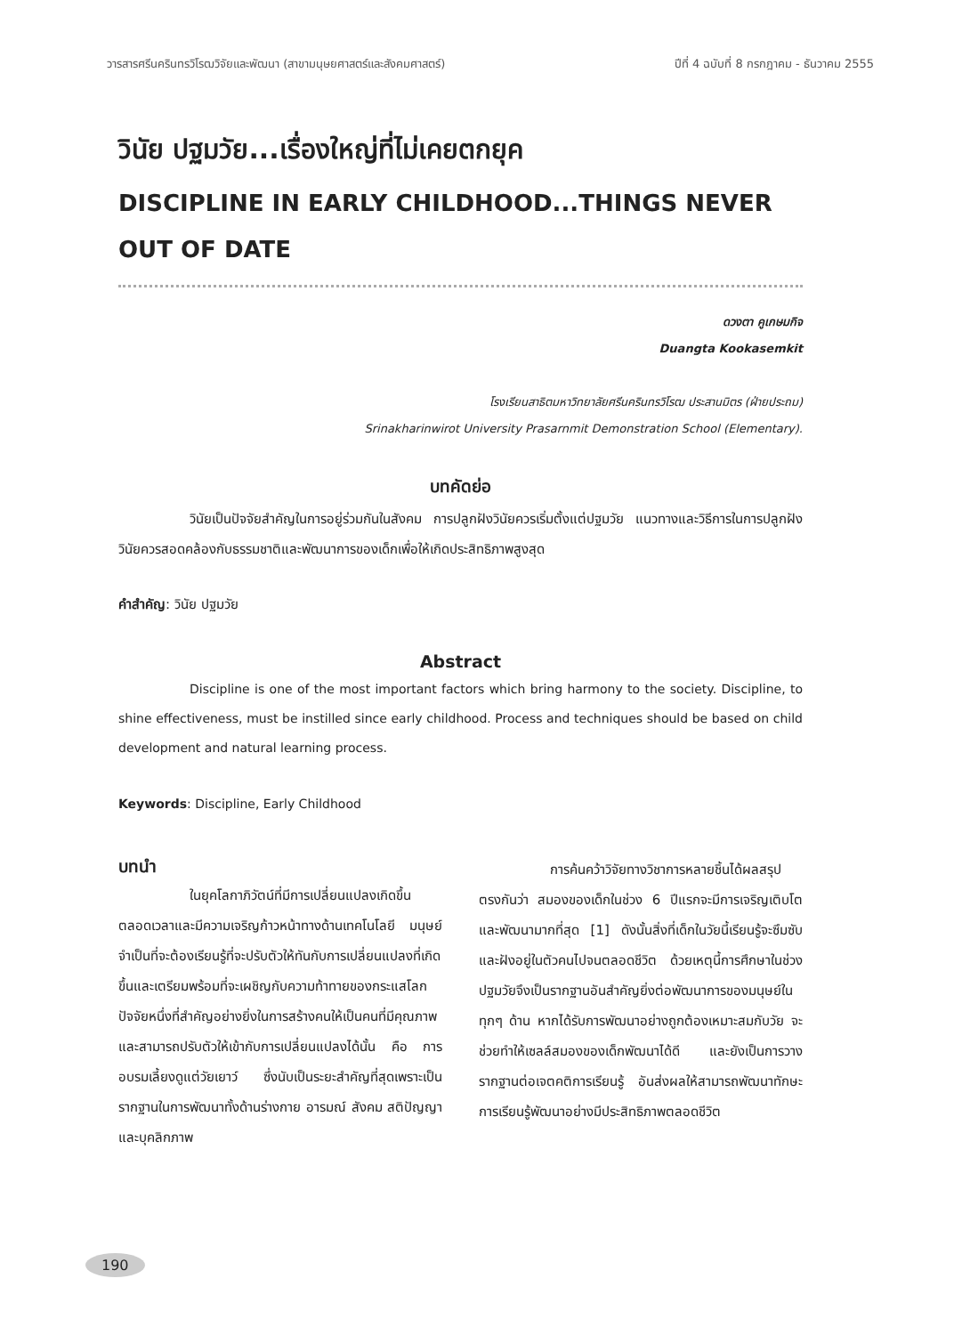วารสารศรีนครินทรวิโรฒวิจัยและพัฒนา (สาขามนุษยศาสตร์และสังคมศาสตร์) ปีที่ 4 ฉบับที่ 8 กรกฎาคม - ธันวาคม 2555
วินัย ปฐมวัย...เรื่องใหญ่ที่ไม่เคยตกยุค
DISCIPLINE IN EARLY CHILDHOOD...THINGS NEVER OUT OF DATE
ดวงตา คูเกษมกิจ
Duangta Kookasemkit
โรงเรียนสาธิตมหาวิทยาลัยศรีนครินทรวิโรฒ ประสานมิตร (ฝ่ายประถม)
Srinakharinwirot University Prasarnmit Demonstration School (Elementary).
บทคัดย่อ
วินัยเป็นปัจจัยสำคัญในการอยู่ร่วมกันในสังคม การปลูกฝังวินัยควรเริ่มตั้งแต่ปฐมวัย แนวทางและวิธีการในการปลูกฝังวินัยควรสอดคล้องกับธรรมชาติและพัฒนาการของเด็กเพื่อให้เกิดประสิทธิภาพสูงสุด
คำสำคัญ: วินัย ปฐมวัย
Abstract
Discipline is one of the most important factors which bring harmony to the society. Discipline, to shine effectiveness, must be instilled since early childhood. Process and techniques should be based on child development and natural learning process.
Keywords: Discipline, Early Childhood
บทนำ
ในยุคโลกาภิวัตน์ที่มีการเปลี่ยนแปลงเกิดขึ้นตลอดเวลาและมีความเจริญก้าวหน้าทางด้านเทคโนโลยี มนุษย์จำเป็นที่จะต้องเรียนรู้ที่จะปรับตัวให้ทันกับการเปลี่ยนแปลงที่เกิดขึ้นและเตรียมพร้อมที่จะเผชิญกับความท้าทายของกระแสโลก ปัจจัยหนึ่งที่สำคัญอย่างยิ่งในการสร้างคนให้เป็นคนที่มีคุณภาพและสามารถปรับตัวให้เข้ากับการเปลี่ยนแปลงได้นั้น คือ การอบรมเลี้ยงดูแต่วัยเยาว์ ซึ่งนับเป็นระยะสำคัญที่สุดเพราะเป็นรากฐานในการพัฒนาทั้งด้านร่างกาย อารมณ์ สังคม สติปัญญา และบุคลิกภาพ
การค้นคว้าวิจัยทางวิชาการหลายชิ้นได้ผลสรุปตรงกันว่า สมองของเด็กในช่วง 6 ปีแรกจะมีการเจริญเติบโตและพัฒนามากที่สุด [1] ดังนั้นสิ่งที่เด็กในวัยนี้เรียนรู้จะซึมซับและฝังอยู่ในตัวคนไปจนตลอดชีวิต ด้วยเหตุนี้การศึกษาในช่วงปฐมวัยจึงเป็นรากฐานอันสำคัญยิ่งต่อพัฒนาการของมนุษย์ในทุกๆ ด้าน หากได้รับการพัฒนาอย่างถูกต้องเหมาะสมกับวัย จะช่วยทำให้เซลล์สมองของเด็กพัฒนาได้ดี และยังเป็นการวางรากฐานต่อเจตคติการเรียนรู้ อันส่งผลให้สามารถพัฒนาทักษะการเรียนรู้พัฒนาอย่างมีประสิทธิภาพตลอดชีวิต
190